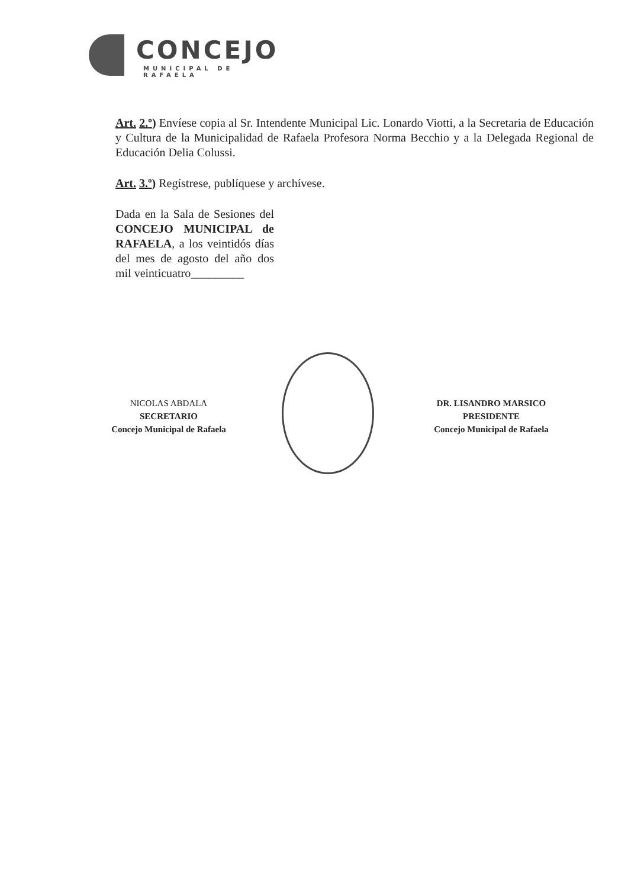CONCEJO
MUNICIPAL DE RAFAELA
Art. 2.º) Envíese copia al Sr. Intendente Municipal Lic. Lonardo Viotti, a la Secretaria de Educación y Cultura de la Municipalidad de Rafaela Profesora Norma Becchio y a la Delegada Regional de Educación Delia Colussi.
Art. 3.º) Regístrese, publíquese y archívese.
Dada en la Sala de Sesiones del CONCEJO MUNICIPAL de RAFAELA, a los veintidós días del mes de agosto del año dos mil veinticuatro_________
NICOLAS ABDALA
SECRETARIO
Concejo Municipal de Rafaela
DR. LISANDRO MARSICO
PRESIDENTE
Concejo Municipal de Rafaela